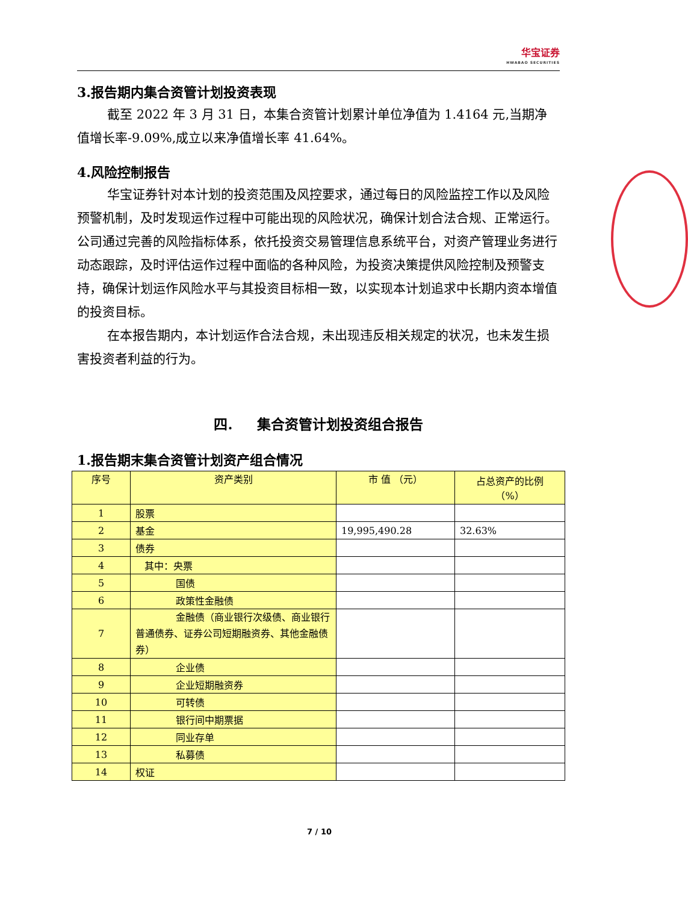华宝证券 HWABAO SECURITIES
3.报告期内集合资管计划投资表现
截至 2022 年 3 月 31 日，本集合资管计划累计单位净值为 1.4164 元,当期净值增长率-9.09%,成立以来净值增长率 41.64%。
4.风险控制报告
华宝证券针对本计划的投资范围及风控要求，通过每日的风险监控工作以及风险预警机制，及时发现运作过程中可能出现的风险状况，确保计划合法合规、正常运行。公司通过完善的风险指标体系，依托投资交易管理信息系统平台，对资产管理业务进行动态跟踪，及时评估运作过程中面临的各种风险，为投资决策提供风险控制及预警支持，确保计划运作风险水平与其投资目标相一致，以实现本计划追求中长期内资本增值的投资目标。
在本报告期内，本计划运作合法合规，未出现违反相关规定的状况，也未发生损害投资者利益的行为。
四. 集合资管计划投资组合报告
1.报告期末集合资管计划资产组合情况
| 序号 | 资产类别 | 市 值 （元） | 占总资产的比例 （%） |
| --- | --- | --- | --- |
| 1 | 股票 | | |
| 2 | 基金 | 19,995,490.28 | 32.63% |
| 3 | 债券 | | |
| 4 | 其中：央票 | | |
| 5 | 国债 | | |
| 6 | 政策性金融债 | | |
| 7 | 金融债（商业银行次级债、商 业银行普通债券、证券公司短期融资券、其他金融债券） | | |
| 8 | 企业债 | | |
| 9 | 企业短期融资券 | | |
| 10 | 可转债 | | |
| 11 | 银行间中期票据 | | |
| 12 | 同业存单 | | |
| 13 | 私募债 | | |
| 14 | 权证 | | |
7 / 10